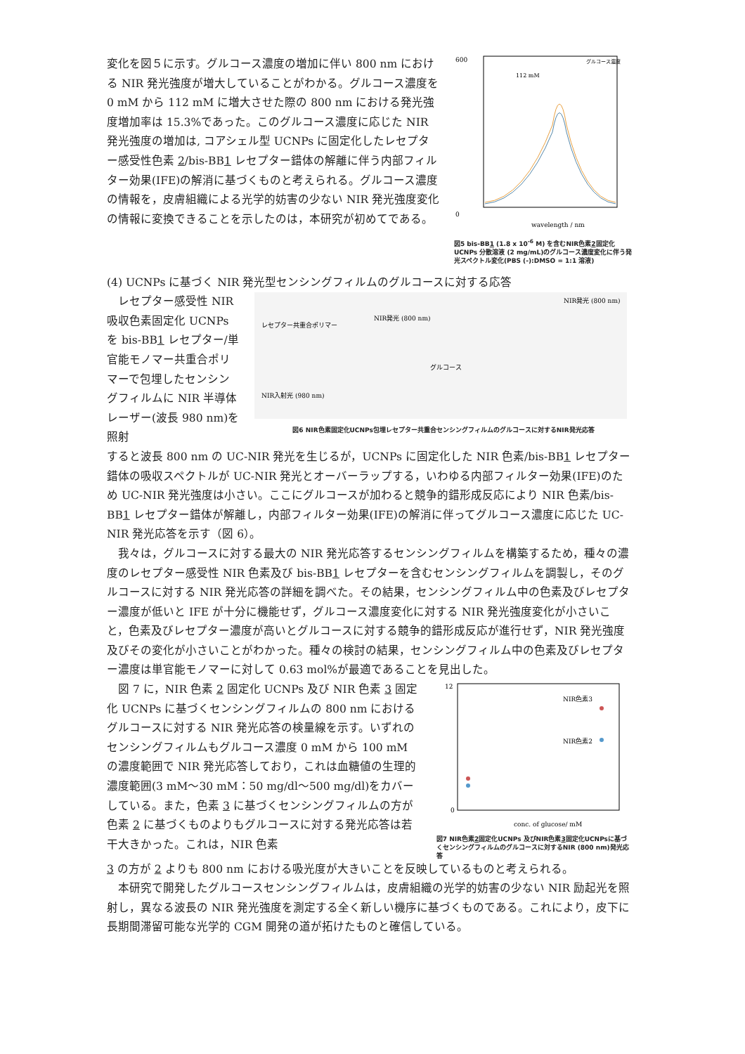変化を図５に示す。グルコース濃度の増加に伴い 800 nm における NIR 発光強度が増大していることがわかる。グルコース濃度を 0 mM から 112 mM に増大させた際の 800 nm における発光強度増加率は 15.3%であった。このグルコース濃度に応じた NIR 発光強度の増加は, コアシェル型 UCNPs に固定化したレセプター感受性色素 2/bis-BB1 レセプター錯体の解離に伴う内部フィルター効果(IFE)の解消に基づくものと考えられる。グルコース濃度の情報を，皮膚組織による光学的妨害の少ない NIR 発光強度変化の情報に変換できることを示したのは，本研究が初めてである。
600
0
wavelength / nm
112 mM
グルコース濃度
図5 bis-BB1 (1.8 x 10<sup>-6</sup> M) を含むNIR色素2固定化UCNPs 分散溶液 (2 mg/mL)のグルコース濃度変化に伴う発光スペクトル変化(PBS (-):DMSO = 1:1 溶液)
(4) UCNPs に基づく NIR 発光型センシングフィルムのグルコースに対する応答
　レセプター感受性 NIR 吸収色素固定化 UCNPs を bis-BB1 レセプター/単官能モノマー共重合ポリマーで包埋したセンシングフィルムに NIR 半導体レーザー(波長 980 nm)を照射
レセプター共重合ポリマー
グルコース
NIR発光 (800 nm)
NIR発光 (800 nm)
NIR入射光 (980 nm)
図6 NIR色素固定化UCNPs包埋レセプター共重合センシングフィルムのグルコースに対するNIR発光応答
すると波長 800 nm の UC-NIR 発光を生じるが，UCNPs に固定化した NIR 色素/bis-BB1 レセプター錯体の吸収スペクトルが UC-NIR 発光とオーバーラップする，いわゆる内部フィルター効果(IFE)のため UC-NIR 発光強度は小さい。ここにグルコースが加わると競争的錯形成反応により NIR 色素/bis-BB1 レセプター錯体が解離し，内部フィルター効果(IFE)の解消に伴ってグルコース濃度に応じた UC-NIR 発光応答を示す（図 6）。
　我々は，グルコースに対する最大の NIR 発光応答するセンシングフィルムを構築するため，種々の濃度のレセプター感受性 NIR 色素及び bis-BB1 レセプターを含むセンシングフィルムを調製し，そのグルコースに対する NIR 発光応答の詳細を調べた。その結果，センシングフィルム中の色素及びレセプター濃度が低いと IFE が十分に機能せず，グルコース濃度変化に対する NIR 発光強度変化が小さいこと，色素及びレセプター濃度が高いとグルコースに対する競争的錯形成反応が進行せず，NIR 発光強度及びその変化が小さいことがわかった。種々の検討の結果，センシングフィルム中の色素及びレセプター濃度は単官能モノマーに対して 0.63 mol%が最適であることを見出した。
　図 7 に，NIR 色素 2 固定化 UCNPs 及び NIR 色素 3 固定化 UCNPs に基づくセンシングフィルムの 800 nm におけるグルコースに対する NIR 発光応答の検量線を示す。いずれのセンシングフィルムもグルコース濃度 0 mM から 100 mM の濃度範囲で NIR 発光応答しており，これは血糖値の生理的濃度範囲(3 mM〜30 mM：50 mg/dl〜500 mg/dl)をカバーしている。また，色素 3 に基づくセンシングフィルムの方が色素 2 に基づくものよりもグルコースに対する発光応答は若干大きかった。これは，NIR 色素
12
0
conc. of glucose/ mM
NIR色素3
NIR色素2
図7 NIR色素2固定化UCNPs 及びNIR色素3固定化UCNPsに基づくセンシングフィルムのグルコースに対するNIR (800 nm)発光応答
3 の方が 2 よりも 800 nm における吸光度が大きいことを反映しているものと考えられる。
　本研究で開発したグルコースセンシングフィルムは，皮膚組織の光学的妨害の少ない NIR 励起光を照射し，異なる波長の NIR 発光強度を測定する全く新しい機序に基づくものである。これにより，皮下に長期間滞留可能な光学的 CGM 開発の道が拓けたものと確信している。